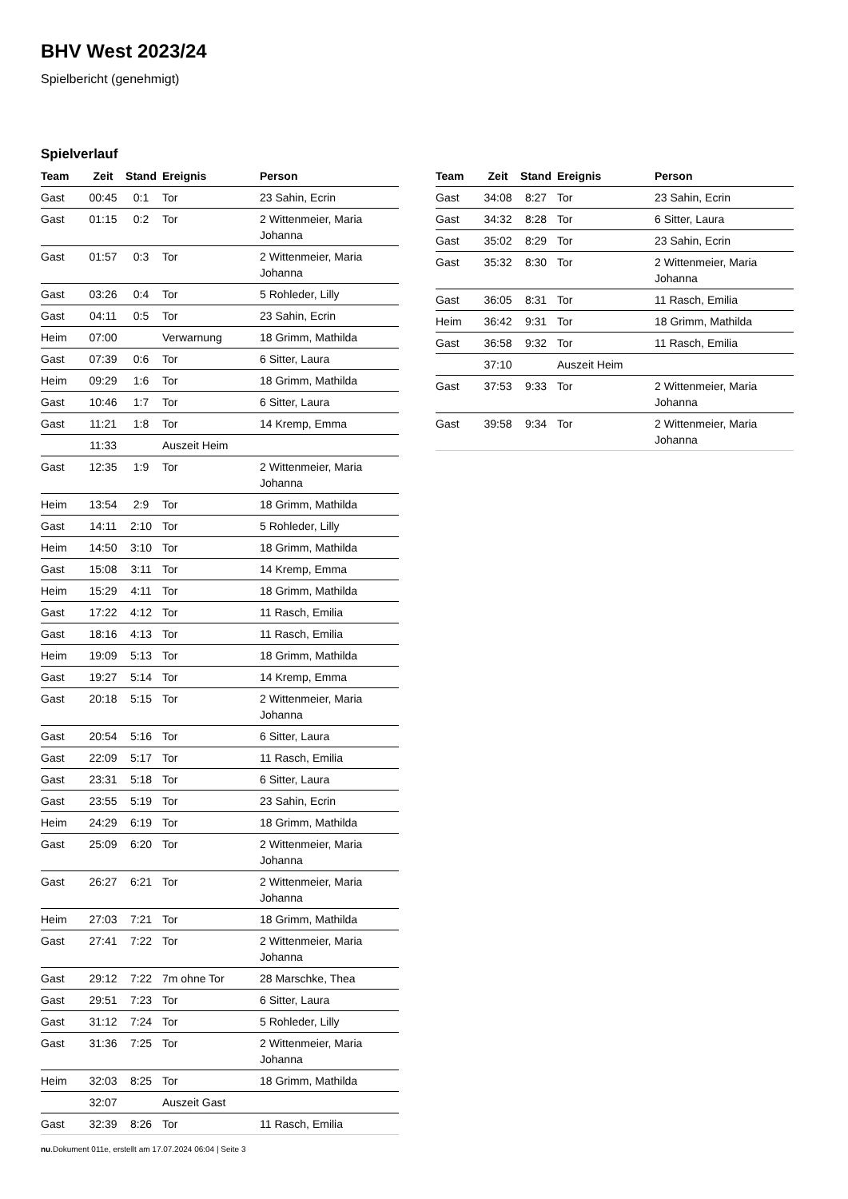BHV West 2023/24
Spielbericht (genehmigt)
Spielverlauf
| Team | Zeit | Stand | Ereignis | Person |
| --- | --- | --- | --- | --- |
| Gast | 00:45 | 0:1 | Tor | 23 Sahin, Ecrin |
| Gast | 01:15 | 0:2 | Tor | 2 Wittenmeier, Maria Johanna |
| Gast | 01:57 | 0:3 | Tor | 2 Wittenmeier, Maria Johanna |
| Gast | 03:26 | 0:4 | Tor | 5 Rohleder, Lilly |
| Gast | 04:11 | 0:5 | Tor | 23 Sahin, Ecrin |
| Heim | 07:00 | | Verwarnung | 18 Grimm, Mathilda |
| Gast | 07:39 | 0:6 | Tor | 6 Sitter, Laura |
| Heim | 09:29 | 1:6 | Tor | 18 Grimm, Mathilda |
| Gast | 10:46 | 1:7 | Tor | 6 Sitter, Laura |
| Gast | 11:21 | 1:8 | Tor | 14 Kremp, Emma |
| | 11:33 | | Auszeit Heim | |
| Gast | 12:35 | 1:9 | Tor | 2 Wittenmeier, Maria Johanna |
| Heim | 13:54 | 2:9 | Tor | 18 Grimm, Mathilda |
| Gast | 14:11 | 2:10 | Tor | 5 Rohleder, Lilly |
| Heim | 14:50 | 3:10 | Tor | 18 Grimm, Mathilda |
| Gast | 15:08 | 3:11 | Tor | 14 Kremp, Emma |
| Heim | 15:29 | 4:11 | Tor | 18 Grimm, Mathilda |
| Gast | 17:22 | 4:12 | Tor | 11 Rasch, Emilia |
| Gast | 18:16 | 4:13 | Tor | 11 Rasch, Emilia |
| Heim | 19:09 | 5:13 | Tor | 18 Grimm, Mathilda |
| Gast | 19:27 | 5:14 | Tor | 14 Kremp, Emma |
| Gast | 20:18 | 5:15 | Tor | 2 Wittenmeier, Maria Johanna |
| Gast | 20:54 | 5:16 | Tor | 6 Sitter, Laura |
| Gast | 22:09 | 5:17 | Tor | 11 Rasch, Emilia |
| Gast | 23:31 | 5:18 | Tor | 6 Sitter, Laura |
| Gast | 23:55 | 5:19 | Tor | 23 Sahin, Ecrin |
| Heim | 24:29 | 6:19 | Tor | 18 Grimm, Mathilda |
| Gast | 25:09 | 6:20 | Tor | 2 Wittenmeier, Maria Johanna |
| Gast | 26:27 | 6:21 | Tor | 2 Wittenmeier, Maria Johanna |
| Heim | 27:03 | 7:21 | Tor | 18 Grimm, Mathilda |
| Gast | 27:41 | 7:22 | Tor | 2 Wittenmeier, Maria Johanna |
| Gast | 29:12 | 7:22 | 7m ohne Tor | 28 Marschke, Thea |
| Gast | 29:51 | 7:23 | Tor | 6 Sitter, Laura |
| Gast | 31:12 | 7:24 | Tor | 5 Rohleder, Lilly |
| Gast | 31:36 | 7:25 | Tor | 2 Wittenmeier, Maria Johanna |
| Heim | 32:03 | 8:25 | Tor | 18 Grimm, Mathilda |
| | 32:07 | | Auszeit Gast | |
| Gast | 32:39 | 8:26 | Tor | 11 Rasch, Emilia |
| Team | Zeit | Stand | Ereignis | Person |
| --- | --- | --- | --- | --- |
| Gast | 34:08 | 8:27 | Tor | 23 Sahin, Ecrin |
| Gast | 34:32 | 8:28 | Tor | 6 Sitter, Laura |
| Gast | 35:02 | 8:29 | Tor | 23 Sahin, Ecrin |
| Gast | 35:32 | 8:30 | Tor | 2 Wittenmeier, Maria Johanna |
| Gast | 36:05 | 8:31 | Tor | 11 Rasch, Emilia |
| Heim | 36:42 | 9:31 | Tor | 18 Grimm, Mathilda |
| Gast | 36:58 | 9:32 | Tor | 11 Rasch, Emilia |
| | 37:10 | | Auszeit Heim | |
| Gast | 37:53 | 9:33 | Tor | 2 Wittenmeier, Maria Johanna |
| Gast | 39:58 | 9:34 | Tor | 2 Wittenmeier, Maria Johanna |
nu.Dokument 011e, erstellt am 17.07.2024 06:04 | Seite 3